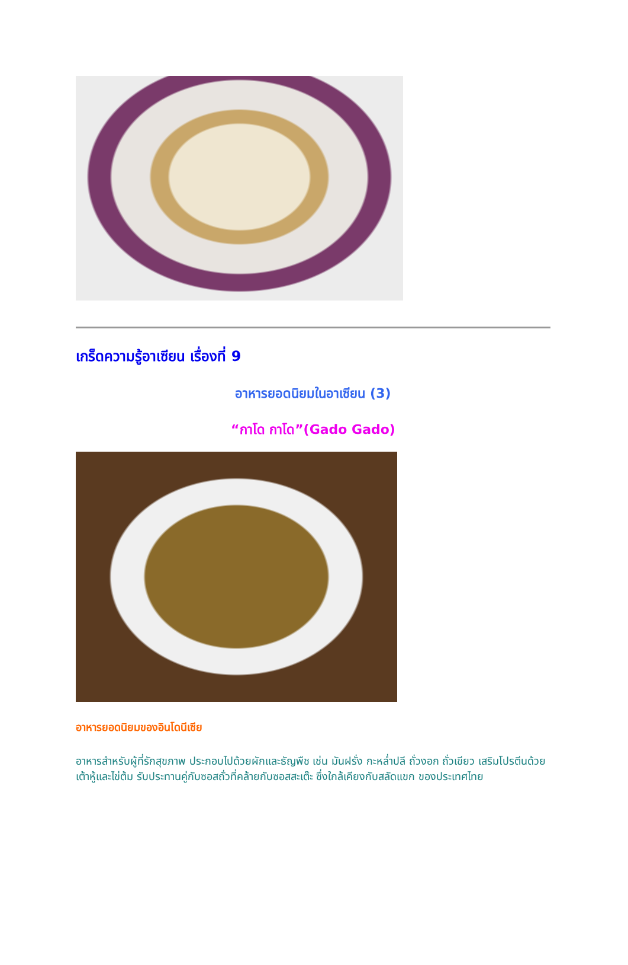เกร็ดความรู้อาเซียน เรื่องที่ 9
อาหารยอดนิยมในอาเซียน (3)
“กาโด กาโด”(Gado Gado)
อาหารยอดนิยมของอินโดนีเซีย
อาหารสำหรับผู้ที่รักสุขภาพ ประกอบไปด้วยผักและธัญพืช เช่น มันฝรั่ง กะหล่ำปลี ถั่วงอก ถั่วเขียว เสริมโปรตีนด้วยเต้าหู้และไข่ต้ม รับประทานคู่กับซอสถั่วที่คล้ายกับซอสสะเต๊ะ ซึ่งใกล้เคียงกับสลัดแขก ของประเทศไทย